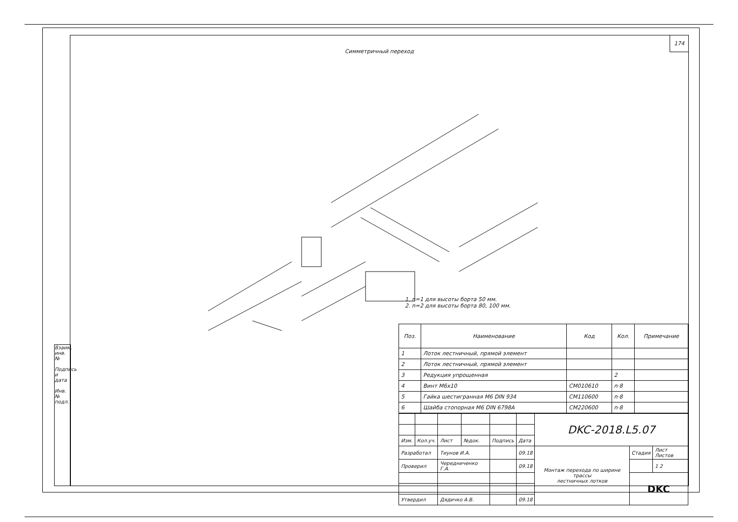174
Симметричный переход
1. n=1 для высоты борта 50 мм.
2. n=2 для высоты борта 80, 100 мм.
| Поз. | Наименование | Код | Кол. | Примечание |
| --- | --- | --- | --- | --- |
| 1 | Лоток лестничный, прямой элемент | | | |
| 2 | Лоток лестничный, прямой элемент | | | |
| 3 | Редукция упрощенная | | 2 | |
| 4 | Винт М6х10 | CM010610 | n·8 | |
| 5 | Гайка шестигранная М6 DIN 934 | CM110600 | n·8 | |
| 6 | Шайба стопорная М6 DIN 6798A | CM220600 | n·8 | |
| | | | | | | DKC-2018.L5.07 | | |
| Изм. | Кол.уч. | Лист | №док. | Подпись | Дата | | | |
| Разработал | | Тиунов И.А. | | | 09.18 | Монтаж перехода по ширине трассы лестничных лотков | Стадия | Лист Листов |
| Проверил | | Чередниченко Г.А. | | | 09.18 | | | 1 2 |
| | | | | | | | DKC | |
| Утвердил | | Дядичко А.В. | | | 09.18 | | | |
Взаим. инв. №
Подпись и дата
Инв. № подл.